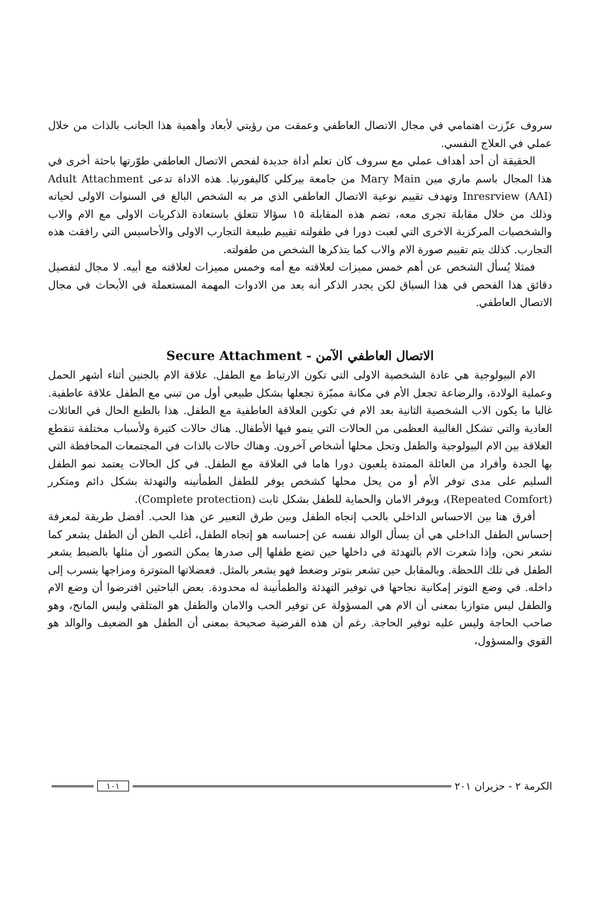سروف عزّزت اهتمامي في مجال الاتصال العاطفي وعمقت من رؤيتي لأبعاد وأهمية هذا الجانب بالذات من خلال عملي في العلاج النفسي.
الحقيقة أن أحد أهداف عملي مع سروف كان تعلم أداة جديدة لفحص الاتصال العاطفي طوّرتها باحثة أخرى في هذا المجال باسم ماري مين Mary Main من جامعة بيركلي كاليفورنيا. هذه الاداة تدعى Adult Attachment Inresrview (AAI) وتهدف تقييم نوعية الاتصال العاطفي الذي مر به الشخص البالغ في السنوات الاولى لحياته وذلك من خلال مقابلة تجرى معه، تضم هذه المقابلة ١٥ سؤالا تتعلق باستعادة الذكريات الاولى مع الام والاب والشخصيات المركزية الاخرى التي لعبت دورا في طفولته تقييم طبيعة التجارب الاولى والأحاسيس التي رافقت هذه التجارب. كذلك يتم تقييم صورة الام والاب كما يتذكرها الشخص من طفولته.
فمثلا يُسأل الشخص عن أهم خمس مميزات لعلاقته مع أمه وخمس مميزات لعلاقته مع أبيه. لا مجال لتفصيل دقائق هذا الفحص في هذا السياق لكن يجدر الذكر أنه يعد من الادوات المهمة المستعملة في الأبحاث في مجال الاتصال العاطفي.
الاتصال العاطفي الآمن - Secure Attachment
الام البيولوجية هي عادة الشخصية الاولى التي تكون الارتباط مع الطفل. علاقة الام بالجنين أثناء أشهر الحمل وعملية الولادة، والرضاعة تجعل الأم في مكانة مميّزة تجعلها بشكل طبيعي أول من تبني مع الطفل علاقة عاطفية. غالبا ما يكون الاب الشخصية الثانية بعد الام في تكوين العلاقة العاطفية مع الطفل. هذا بالطبع الحال في العائلات العادية والتي تشكل الغالبية العظمى من الحالات التي ينمو فيها الأطفال. هناك حالات كثيرة ولأسباب مختلفة تنقطع العلاقة بين الام البيولوجية والطفل وتحل محلها أشخاص آخرون. وهناك حالات بالذات في المجتمعات المحافظة التي بها الجدة وأفراد من العائلة الممتدة يلعبون دورا هاما في العلاقة مع الطفل. في كل الحالات يعتمد نمو الطفل السليم على مدى توفر الأم أو من يحل محلها كشخص يوفر للطفل الطمأنينه والتهدئة بشكل دائم ومتكرر (Repeated Comfort)، ويوفر الامان والحماية للطفل بشكل ثابت (Complete protection).
أفرق هنا بين الاحساس الداخلي بالحب إتجاه الطفل وبين طرق التعبير عن هذا الحب. أفضل طريقة لمعرفة إحساس الطفل الداخلي هي أن يسأل الوالد نفسه عن إحساسه هو إتجاه الطفل، أغلب الظن أن الطفل يشعر كما نشعر نحن، وإذا شعرت الام بالتهدئة في داخلها حين تضع طفلها إلى صدرها يمكن التصور أن مثلها بالضبط يشعر الطفل في تلك اللحظة. وبالمقابل حين تشعر بتوتر وضغط فهو يشعر بالمثل. فعضلاتها المتوترة ومزاجها يتسرب إلى داخله. في وضع التوتر إمكانية نجاحها في توفير التهدئة والطمأنينة له محدودة. بعض الباحثين افترضوا أن وضع الام والطفل ليس متوازيا بمعنى أن الام هي المسؤولة عن توفير الحب والامان والطفل هو المتلقي وليس المانح، وهو صاحب الحاجة وليس عليه توفير الحاجة. رغم أن هذه الفرضية صحيحة بمعنى أن الطفل هو الضعيف والوالد هو القوي والمسؤول،
الكرمة ٢ - حزيران ٢٠١ ١٠١